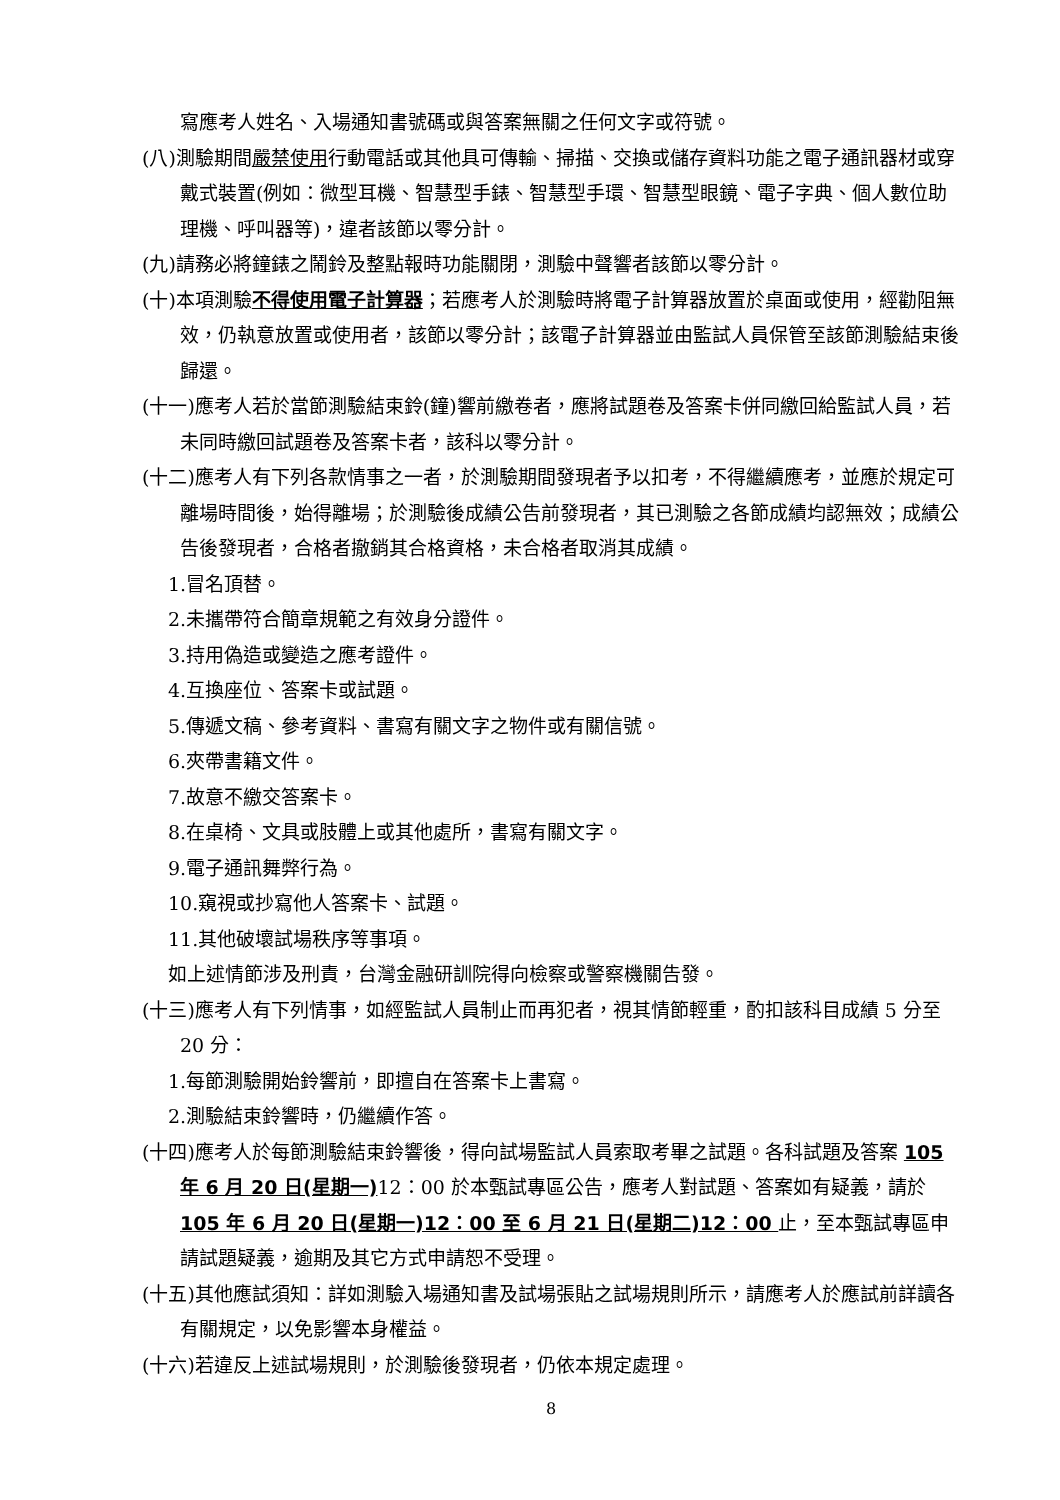寫應考人姓名、入場通知書號碼或與答案無關之任何文字或符號。
(八)測驗期間嚴禁使用行動電話或其他具可傳輸、掃描、交換或儲存資料功能之電子通訊器材或穿戴式裝置(例如：微型耳機、智慧型手錶、智慧型手環、智慧型眼鏡、電子字典、個人數位助理機、呼叫器等)，違者該節以零分計。
(九)請務必將鐘錶之鬧鈴及整點報時功能關閉，測驗中聲響者該節以零分計。
(十)本項測驗不得使用電子計算器；若應考人於測驗時將電子計算器放置於桌面或使用，經勸阻無效，仍執意放置或使用者，該節以零分計；該電子計算器並由監試人員保管至該節測驗結束後歸還。
(十一)應考人若於當節測驗結束鈴(鐘)響前繳卷者，應將試題卷及答案卡併同繳回給監試人員，若未同時繳回試題卷及答案卡者，該科以零分計。
(十二)應考人有下列各款情事之一者，於測驗期間發現者予以扣考，不得繼續應考，並應於規定可離場時間後，始得離場；於測驗後成績公告前發現者，其已測驗之各節成績均認無效；成績公告後發現者，合格者撤銷其合格資格，未合格者取消其成績。
1.冒名頂替。
2.未攜帶符合簡章規範之有效身分證件。
3.持用偽造或變造之應考證件。
4.互換座位、答案卡或試題。
5.傳遞文稿、參考資料、書寫有關文字之物件或有關信號。
6.夾帶書籍文件。
7.故意不繳交答案卡。
8.在桌椅、文具或肢體上或其他處所，書寫有關文字。
9.電子通訊舞弊行為。
10.窺視或抄寫他人答案卡、試題。
11.其他破壞試場秩序等事項。
如上述情節涉及刑責，台灣金融研訓院得向檢察或警察機關告發。
(十三)應考人有下列情事，如經監試人員制止而再犯者，視其情節輕重，酌扣該科目成績 5 分至 20 分：
1.每節測驗開始鈴響前，即擅自在答案卡上書寫。
2.測驗結束鈴響時，仍繼續作答。
(十四)應考人於每節測驗結束鈴響後，得向試場監試人員索取考畢之試題。各科試題及答案 105 年 6 月 20 日(星期一) 12：00 於本甄試專區公告，應考人對試題、答案如有疑義，請於 105 年 6 月 20 日(星期一)12：00 至 6 月 21 日(星期二)12：00 止，至本甄試專區申請試題疑義，逾期及其它方式申請恕不受理。
(十五)其他應試須知：詳如測驗入場通知書及試場張貼之試場規則所示，請應考人於應試前詳讀各有關規定，以免影響本身權益。
(十六)若違反上述試場規則，於測驗後發現者，仍依本規定處理。
8